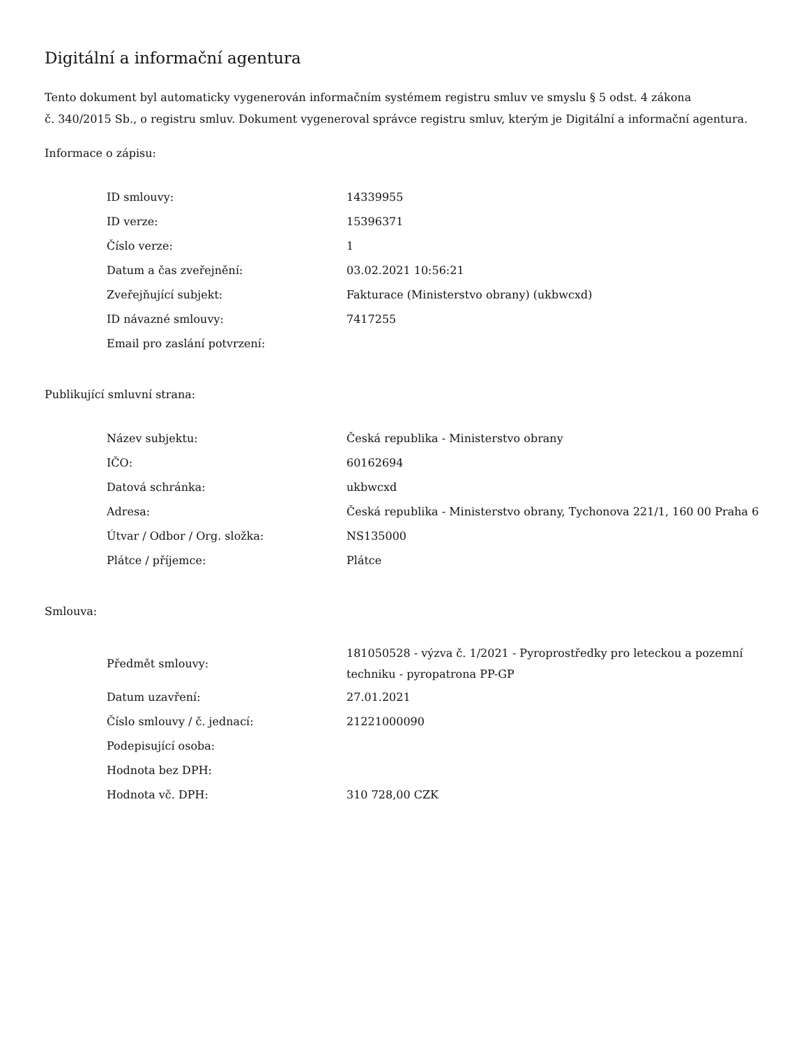Digitální a informační agentura
Tento dokument byl automaticky vygenerován informačním systémem registru smluv ve smyslu § 5 odst. 4 zákona
č. 340/2015 Sb., o registru smluv. Dokument vygeneroval správce registru smluv, kterým je Digitální a informační agentura.
Informace o zápisu:
| ID smlouvy: | 14339955 |
| ID verze: | 15396371 |
| Číslo verze: | 1 |
| Datum a čas zveřejnění: | 03.02.2021 10:56:21 |
| Zveřejňující subjekt: | Fakturace (Ministerstvo obrany) (ukbwcxd) |
| ID návazné smlouvy: | 7417255 |
| Email pro zaslání potvrzení: | |
Publikující smluvní strana:
| Název subjektu: | Česká republika - Ministerstvo obrany |
| IČO: | 60162694 |
| Datová schránka: | ukbwcxd |
| Adresa: | Česká republika - Ministerstvo obrany, Tychonova 221/1, 160 00 Praha 6 |
| Útvar / Odbor / Org. složka: | NS135000 |
| Plátce / příjemce: | Plátce |
Smlouva:
| Předmět smlouvy: | 181050528 - výzva č. 1/2021 - Pyroprostředky pro leteckou a pozemní techniku - pyropatrona PP-GP |
| Datum uzavření: | 27.01.2021 |
| Číslo smlouvy / č. jednací: | 21221000090 |
| Podepisující osoba: | |
| Hodnota bez DPH: | |
| Hodnota vč. DPH: | 310 728,00 CZK |